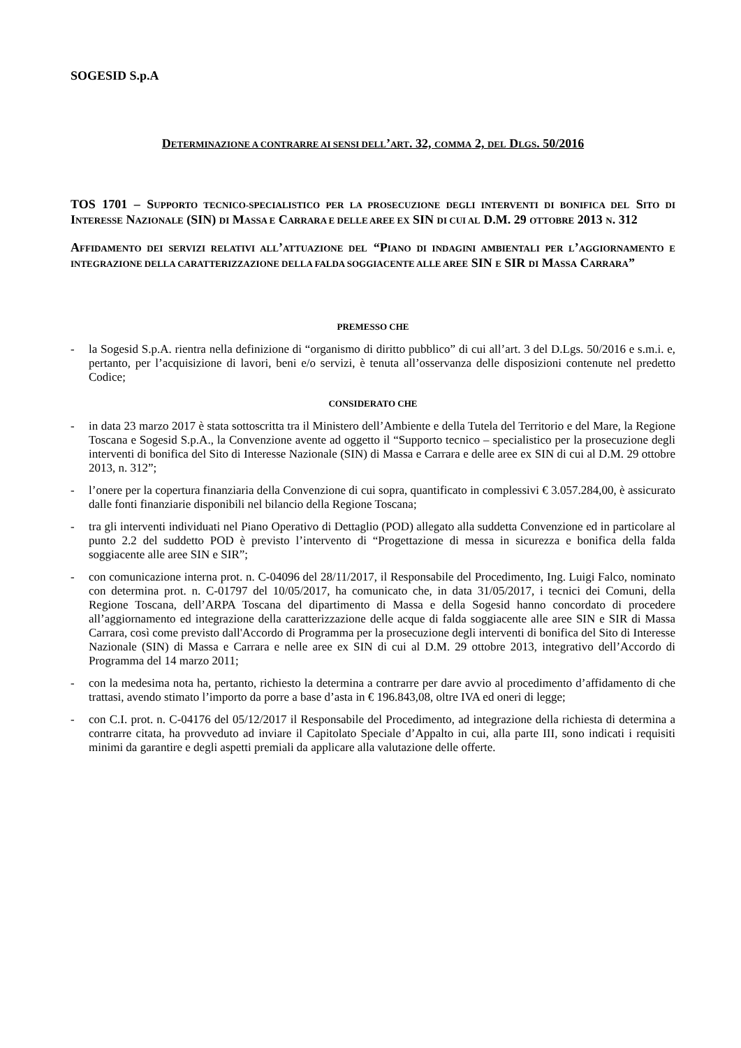SOGESID S.p.A
DETERMINAZIONE A CONTRARRE AI SENSI DELL’ART. 32, COMMA 2, DEL DLGS. 50/2016
TOS 1701 – SUPPORTO TECNICO-SPECIALISTICO PER LA PROSECUZIONE DEGLI INTERVENTI DI BONIFICA DEL SITO DI INTERESSE NAZIONALE (SIN) DI MASSA E CARRARA E DELLE AREE EX SIN DI CUI AL D.M. 29 OTTOBRE 2013 N. 312
AFFIDAMENTO DEI SERVIZI RELATIVI ALL’ATTUAZIONE DEL “PIANO DI INDAGINI AMBIENTALI PER L’AGGIORNAMENTO E INTEGRAZIONE DELLA CARATTERIZZAZIONE DELLA FALDA SOGGIACENTE ALLE AREE SIN E SIR DI MASSA CARRARA”
PREMESSO CHE
- la Sogesid S.p.A. rientra nella definizione di “organismo di diritto pubblico” di cui all’art. 3 del D.Lgs. 50/2016 e s.m.i. e, pertanto, per l’acquisizione di lavori, beni e/o servizi, è tenuta all’osservanza delle disposizioni contenute nel predetto Codice;
CONSIDERATO CHE
- in data 23 marzo 2017 è stata sottoscritta tra il Ministero dell’Ambiente e della Tutela del Territorio e del Mare, la Regione Toscana e Sogesid S.p.A., la Convenzione avente ad oggetto il “Supporto tecnico – specialistico per la prosecuzione degli interventi di bonifica del Sito di Interesse Nazionale (SIN) di Massa e Carrara e delle aree ex SIN di cui al D.M. 29 ottobre 2013, n. 312”;
- l’onere per la copertura finanziaria della Convenzione di cui sopra, quantificato in complessivi € 3.057.284,00, è assicurato dalle fonti finanziarie disponibili nel bilancio della Regione Toscana;
- tra gli interventi individuati nel Piano Operativo di Dettaglio (POD) allegato alla suddetta Convenzione ed in particolare al punto 2.2 del suddetto POD è previsto l’intervento di “Progettazione di messa in sicurezza e bonifica della falda soggiacente alle aree SIN e SIR”;
- con comunicazione interna prot. n. C-04096 del 28/11/2017, il Responsabile del Procedimento, Ing. Luigi Falco, nominato con determina prot. n. C-01797 del 10/05/2017, ha comunicato che, in data 31/05/2017, i tecnici dei Comuni, della Regione Toscana, dell’ARPA Toscana del dipartimento di Massa e della Sogesid hanno concordato di procedere all’aggiornamento ed integrazione della caratterizzazione delle acque di falda soggiacente alle aree SIN e SIR di Massa Carrara, così come previsto dall'Accordo di Programma per la prosecuzione degli interventi di bonifica del Sito di Interesse Nazionale (SIN) di Massa e Carrara e nelle aree ex SIN di cui al D.M. 29 ottobre 2013, integrativo dell’Accordo di Programma del 14 marzo 2011;
- con la medesima nota ha, pertanto, richiesto la determina a contrarre per dare avvio al procedimento d’affidamento di che trattasi, avendo stimato l’importo da porre a base d’asta in € 196.843,08, oltre IVA ed oneri di legge;
- con C.I. prot. n. C-04176 del 05/12/2017 il Responsabile del Procedimento, ad integrazione della richiesta di determina a contrarre citata, ha provveduto ad inviare il Capitolato Speciale d’Appalto in cui, alla parte III, sono indicati i requisiti minimi da garantire e degli aspetti premiali da applicare alla valutazione delle offerte.